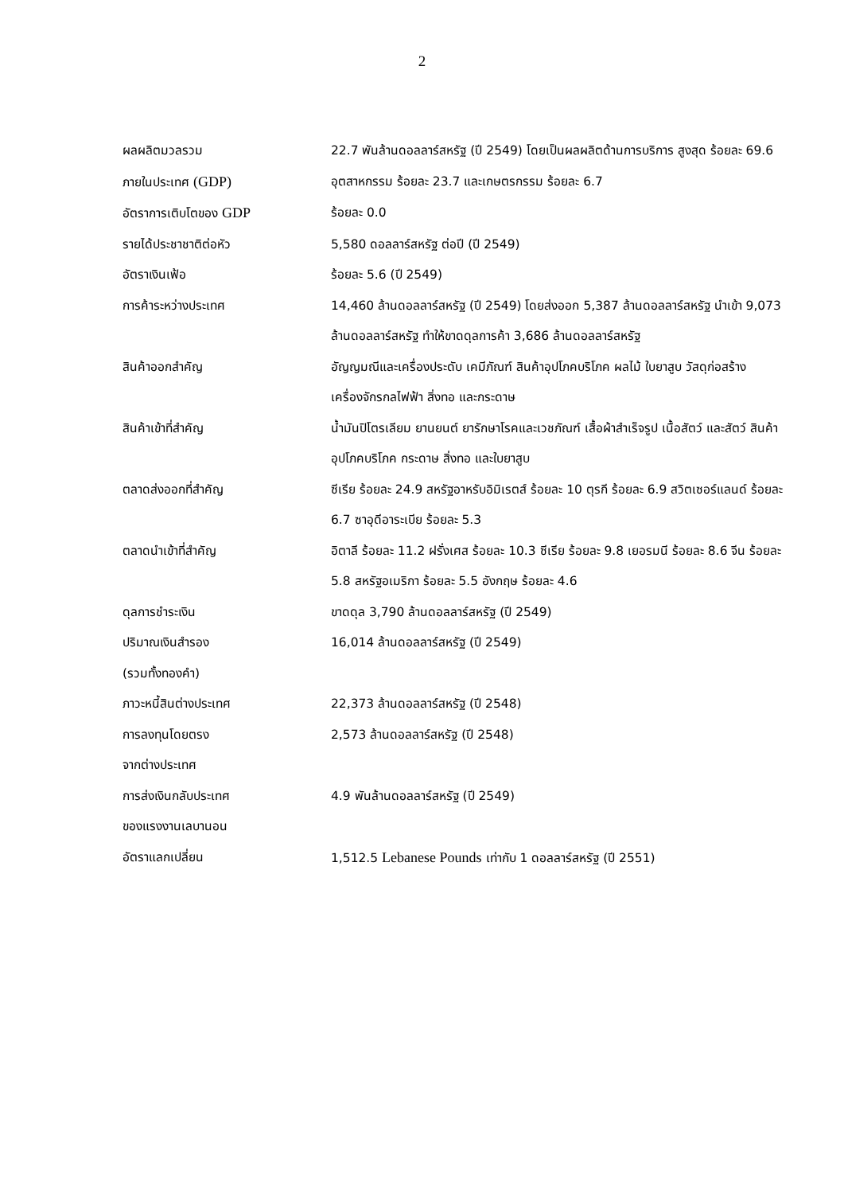2
ผลผลิตมวลรวม
ภายในประเทศ (GDP)
22.7 พันล้านดอลลาร์สหรัฐ (ปี 2549) โดยเป็นผลผลิตด้านการบริการ สูงสุด ร้อยละ 69.6 อุตสาหกรรม ร้อยละ 23.7 และเกษตรกรรม ร้อยละ 6.7
อัตราการเติบโตของ GDP
ร้อยละ 0.0
รายได้ประชาชาติต่อหัว 5,580 ดอลลาร์สหรัฐ ต่อปี (ปี 2549)
อัตราเงินเฟ้อ ร้อยละ 5.6 (ปี 2549)
การค้าระหว่างประเทศ 14,460 ล้านดอลลาร์สหรัฐ (ปี 2549) โดยส่งออก 5,387 ล้านดอลลาร์สหรัฐ นำเข้า 9,073 ล้านดอลลาร์สหรัฐ ทำให้ขาดดุลการค้า 3,686 ล้านดอลลาร์สหรัฐ
สินค้าออกสำคัญ อัญญมณีและเครื่องประดับ เคมีภัณฑ์ สินค้าอุปโภคบริโภค ผลไม้ ใบยาสูบ วัสดุก่อสร้าง เครื่องจักรกลไฟฟ้า สิ่งทอ และกระดาษ
สินค้าเข้าที่สำคัญ น้ำมันปิโตรเลียม ยานยนต์ ยารักษาโรคและเวชภัณฑ์ เสื้อผ้าสำเร็จรูป เนื้อสัตว์ และสัตว์ สินค้าอุปโภคบริโภค กระดาษ สิ่งทอ และใบยาสูบ
ตลาดส่งออกที่สำคัญ ซีเรีย ร้อยละ 24.9 สหรัฐอาหรับอิมิเรตส์ ร้อยละ 10 ตุรกี ร้อยละ 6.9 สวิตเซอร์แลนด์ ร้อยละ 6.7 ซาอุดีอาระเบีย ร้อยละ 5.3
ตลาดนำเข้าที่สำคัญ อิตาลี ร้อยละ 11.2 ฝรั่งเศส ร้อยละ 10.3 ซีเรีย ร้อยละ 9.8 เยอรมนี ร้อยละ 8.6 จีน ร้อยละ 5.8 สหรัฐอเมริกา ร้อยละ 5.5 อังกฤษ ร้อยละ 4.6
ดุลการชำระเงิน ขาดดุล 3,790 ล้านดอลลาร์สหรัฐ (ปี 2549)
ปริมาณเงินสำรอง
(รวมทั้งทองคำ)
16,014 ล้านดอลลาร์สหรัฐ (ปี 2549)
ภาวะหนี้สินต่างประเทศ 22,373 ล้านดอลลาร์สหรัฐ (ปี 2548)
การลงทุนโดยตรง
จากต่างประเทศ
2,573 ล้านดอลลาร์สหรัฐ (ปี 2548)
การส่งเงินกลับประเทศ
ของแรงงานเลบานอน
4.9 พันล้านดอลลาร์สหรัฐ (ปี 2549)
อัตราแลกเปลี่ยน 1,512.5 Lebanese Pounds เท่ากับ 1 ดอลลาร์สหรัฐ (ปี 2551)